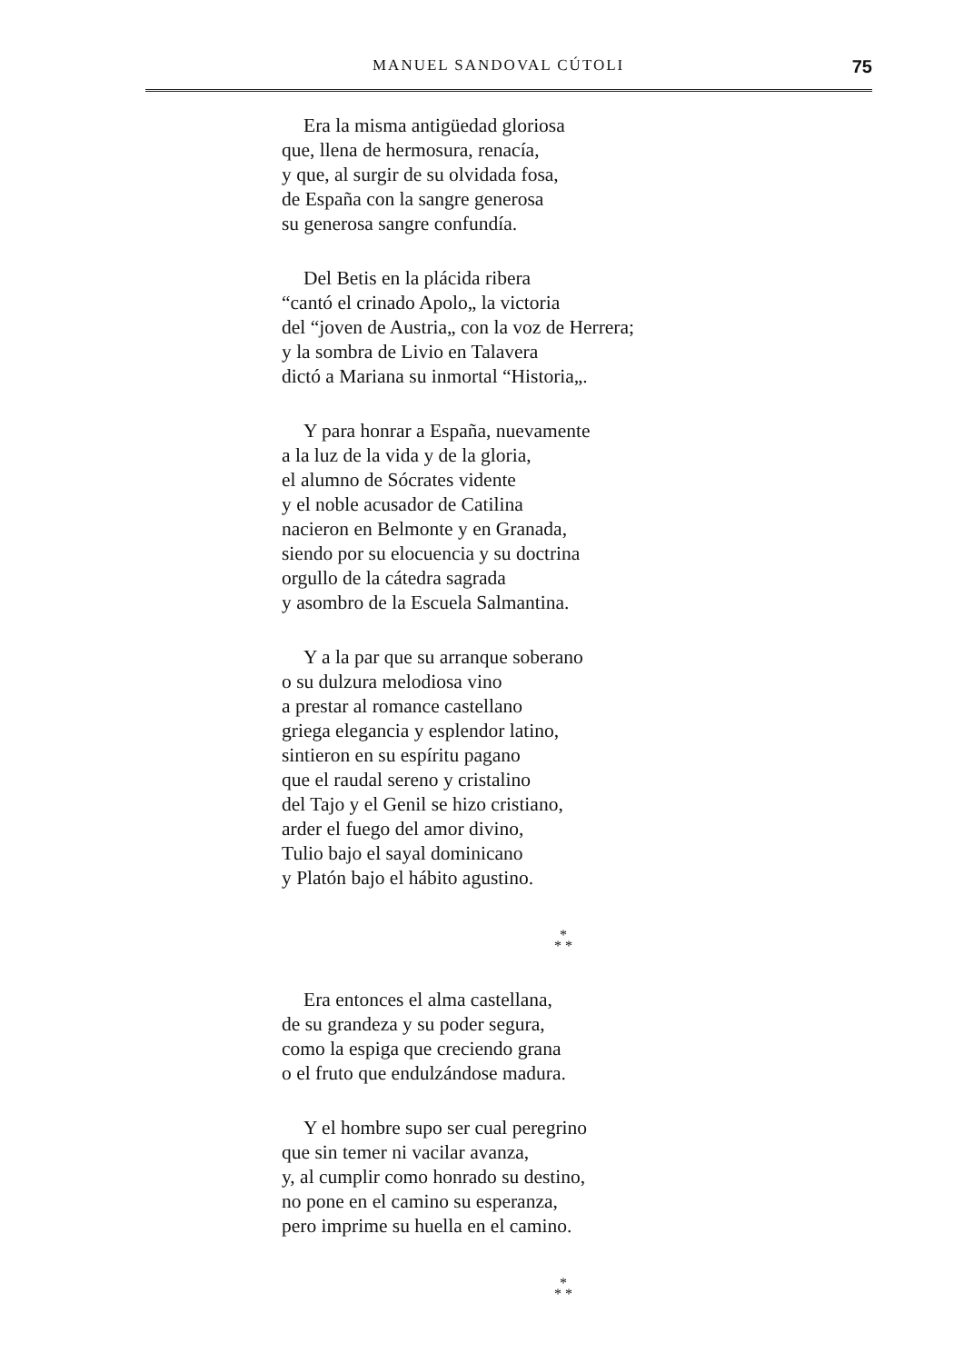MANUEL SANDOVAL CÚTOLI 75
Era la misma antigüedad gloriosa
que, llena de hermosura, renacía,
y que, al surgir de su olvidada fosa,
de España con la sangre generosa
su generosa sangre confundía.
Del Betis en la plácida ribera
“cantó el crinado Apolo„ la victoria
del “joven de Austria„ con la voz de Herrera;
y la sombra de Livio en Talavera
dictó a Mariana su inmortal “Historia„.
Y para honrar a España, nuevamente
a la luz de la vida y de la gloria,
el alumno de Sócrates vidente
y el noble acusador de Catilina
nacieron en Belmonte y en Granada,
siendo por su elocuencia y su doctrina
orgullo de la cátedra sagrada
y asombro de la Escuela Salmantina.
Y a la par que su arranque soberano
o su dulzura melodiosa vino
a prestar al romance castellano
griega elegancia y esplendor latino,
sintieron en su espíritu pagano
que el raudal sereno y cristalino
del Tajo y el Genil se hizo cristiano,
arder el fuego del amor divino,
Tulio bajo el sayal dominicano
y Platón bajo el hábito agustino.
*
* *
Era entonces el alma castellana,
de su grandeza y su poder segura,
como la espiga que creciendo grana
o el fruto que endulzándose madura.
Y el hombre supo ser cual peregrino
que sin temer ni vacilar avanza,
y, al cumplir como honrado su destino,
no pone en el camino su esperanza,
pero imprime su huella en el camino.
*
* *